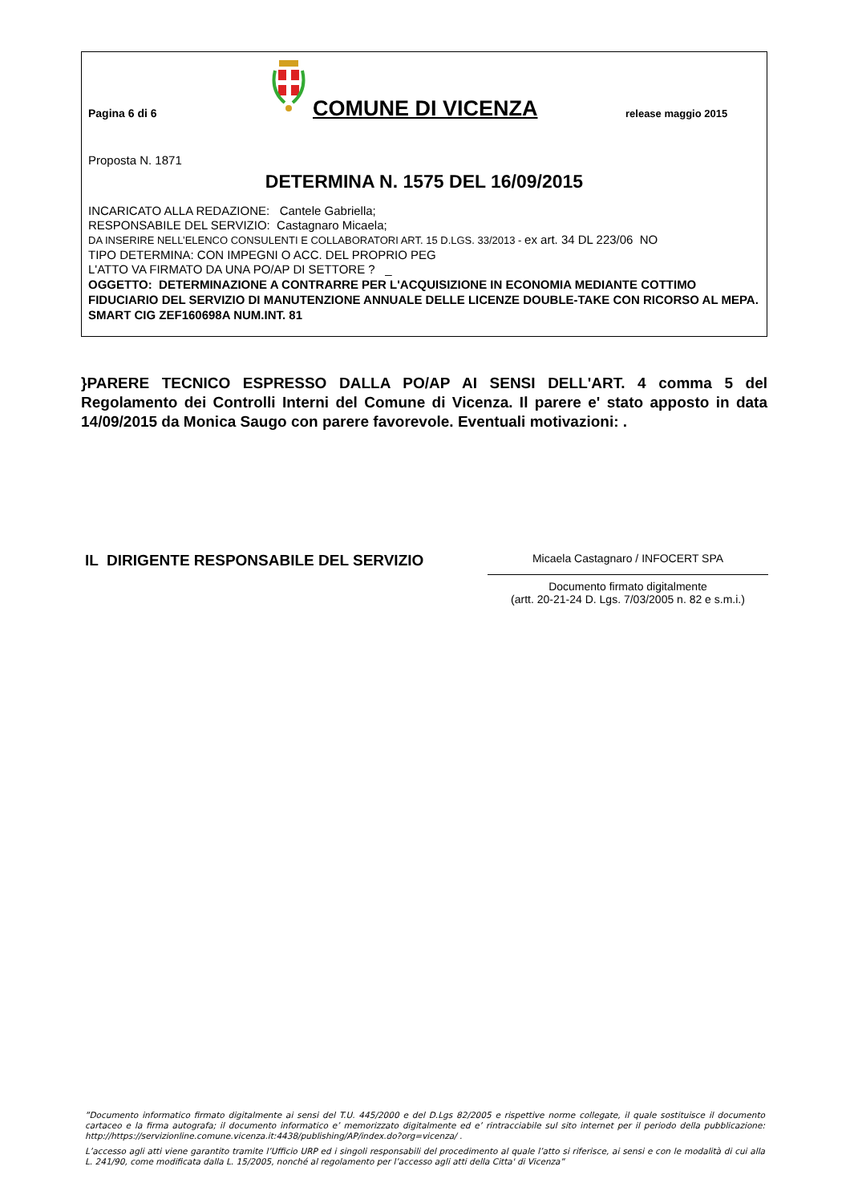Pagina 6 di 6
COMUNE DI VICENZA
release maggio 2015
Proposta N. 1871
DETERMINA N. 1575 DEL 16/09/2015
INCARICATO ALLA REDAZIONE: Cantele Gabriella;
RESPONSABILE DEL SERVIZIO: Castagnaro Micaela;
DA INSERIRE NELL’ELENCO CONSULENTI E COLLABORATORI ART. 15 D.LGS. 33/2013 - ex art. 34 DL 223/06 NO
TIPO DETERMINA: CON IMPEGNI O ACC. DEL PROPRIO PEG
L'ATTO VA FIRMATO DA UNA PO/AP DI SETTORE ? _
OGGETTO: DETERMINAZIONE A CONTRARRE PER L'ACQUISIZIONE IN ECONOMIA MEDIANTE COTTIMO FIDUCIARIO DEL SERVIZIO DI MANUTENZIONE ANNUALE DELLE LICENZE DOUBLE-TAKE CON RICORSO AL MEPA. SMART CIG ZEF160698A NUM.INT. 81
}PARERE TECNICO ESPRESSO DALLA PO/AP AI SENSI DELL'ART. 4 comma 5 del Regolamento dei Controlli Interni del Comune di Vicenza. Il parere e' stato apposto in data 14/09/2015 da Monica Saugo con parere favorevole. Eventuali motivazioni: .
IL DIRIGENTE RESPONSABILE DEL SERVIZIO
Micaela Castagnaro / INFOCERT SPA
Documento firmato digitalmente
(artt. 20-21-24 D. Lgs. 7/03/2005 n. 82 e s.m.i.)
”Documento informatico firmato digitalmente ai sensi del T.U. 445/2000 e del D.Lgs 82/2005 e rispettive norme collegate, il quale sostituisce il documento cartaceo e la firma autografa; il documento informatico e’ memorizzato digitalmente ed e’ rintracciabile sul sito internet per il periodo della pubblicazione: http://https://servizionline.comune.vicenza.it:4438/publishing/AP/index.do?org=vicenza/ .
L’accesso agli atti viene garantito tramite l’Ufficio URP ed i singoli responsabili del procedimento al quale l’atto si riferisce, ai sensi e con le modalità di cui alla L. 241/90, come modificata dalla L. 15/2005, nonché al regolamento per l’accesso agli atti della Citta' di Vicenza”